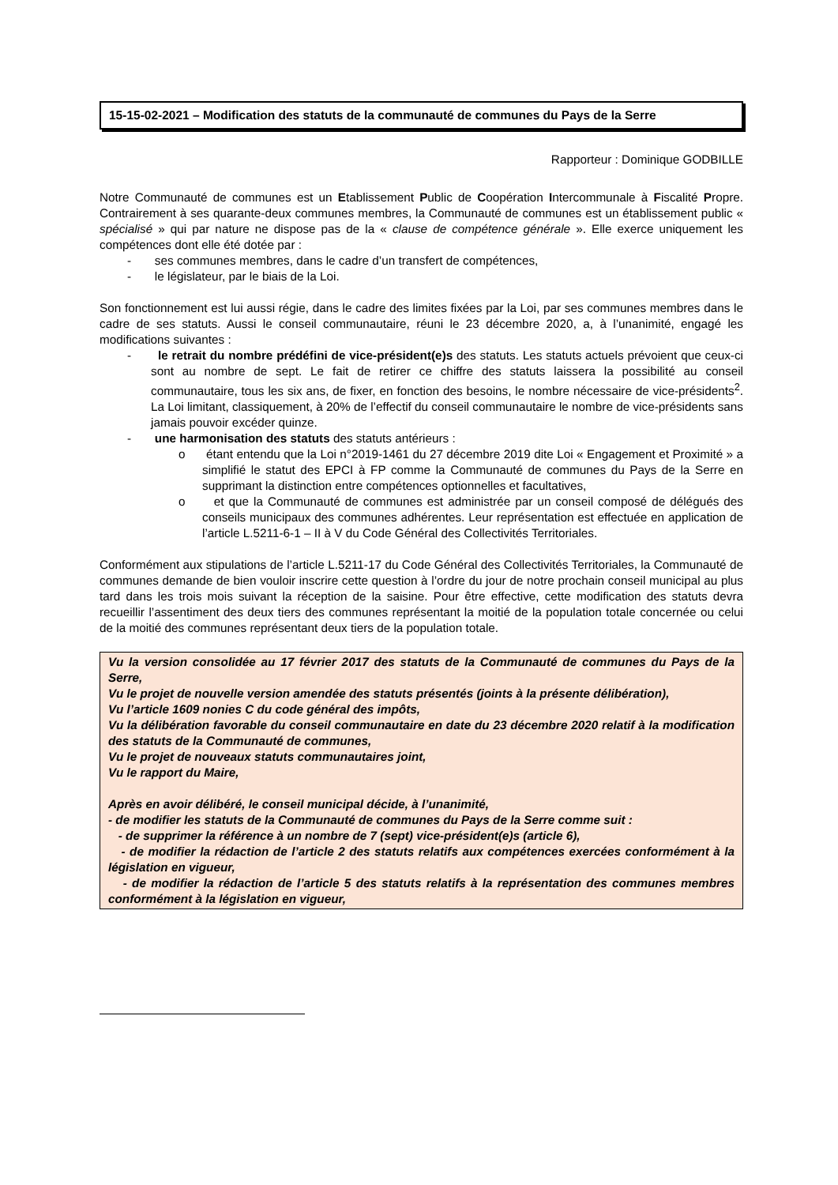15-15-02-2021 – Modification des statuts de la communauté de communes du Pays de la Serre
Rapporteur : Dominique GODBILLE
Notre Communauté de communes est un Etablissement Public de Coopération Intercommunale à Fiscalité Propre. Contrairement à ses quarante-deux communes membres, la Communauté de communes est un établissement public « spécialisé » qui par nature ne dispose pas de la « clause de compétence générale ». Elle exerce uniquement les compétences dont elle été dotée par :
- ses communes membres, dans le cadre d’un transfert de compétences,
- le législateur, par le biais de la Loi.
Son fonctionnement est lui aussi régie, dans le cadre des limites fixées par la Loi, par ses communes membres dans le cadre de ses statuts. Aussi le conseil communautaire, réuni le 23 décembre 2020, a, à l’unanimité, engagé les modifications suivantes :
- le retrait du nombre prédéfini de vice-président(e)s des statuts. Les statuts actuels prévoient que ceux-ci sont au nombre de sept. Le fait de retirer ce chiffre des statuts laissera la possibilité au conseil communautaire, tous les six ans, de fixer, en fonction des besoins, le nombre nécessaire de vice-présidents<sup>2</sup>. La Loi limitant, classiquement, à 20% de l’effectif du conseil communautaire le nombre de vice-présidents sans jamais pouvoir excéder quinze.
- une harmonisation des statuts des statuts antérieurs :
o étant entendu que la Loi n°2019-1461 du 27 décembre 2019 dite Loi « Engagement et Proximité » a simplifié le statut des EPCI à FP comme la Communauté de communes du Pays de la Serre en supprimant la distinction entre compétences optionnelles et facultatives,
o et que la Communauté de communes est administrée par un conseil composé de délégués des conseils municipaux des communes adhérentes. Leur représentation est effectuée en application de l’article L.5211-6-1 – II à V du Code Général des Collectivités Territoriales.
Conformément aux stipulations de l’article L.5211-17 du Code Général des Collectivités Territoriales, la Communauté de communes demande de bien vouloir inscrire cette question à l’ordre du jour de notre prochain conseil municipal au plus tard dans les trois mois suivant la réception de la saisine. Pour être effective, cette modification des statuts devra recueillir l’assentiment des deux tiers des communes représentant la moitié de la population totale concernée ou celui de la moitié des communes représentant deux tiers de la population totale.
Vu la version consolidée au 17 février 2017 des statuts de la Communauté de communes du Pays de la Serre,
Vu le projet de nouvelle version amendée des statuts présentés (joints à la présente délibération),
Vu l’article 1609 nonies C du code général des impôts,
Vu la délibération favorable du conseil communautaire en date du 23 décembre 2020 relatif à la modification des statuts de la Communauté de communes,
Vu le projet de nouveaux statuts communautaires joint,
Vu le rapport du Maire,
Après en avoir délibéré, le conseil municipal décide, à l’unanimité,
- de modifier les statuts de la Communauté de communes du Pays de la Serre comme suit :
- de supprimer la référence à un nombre de 7 (sept) vice-président(e)s (article 6),
- de modifier la rédaction de l’article 2 des statuts relatifs aux compétences exercées conformément à la législation en vigueur,
- de modifier la rédaction de l’article 5 des statuts relatifs à la représentation des communes membres conformément à la législation en vigueur,